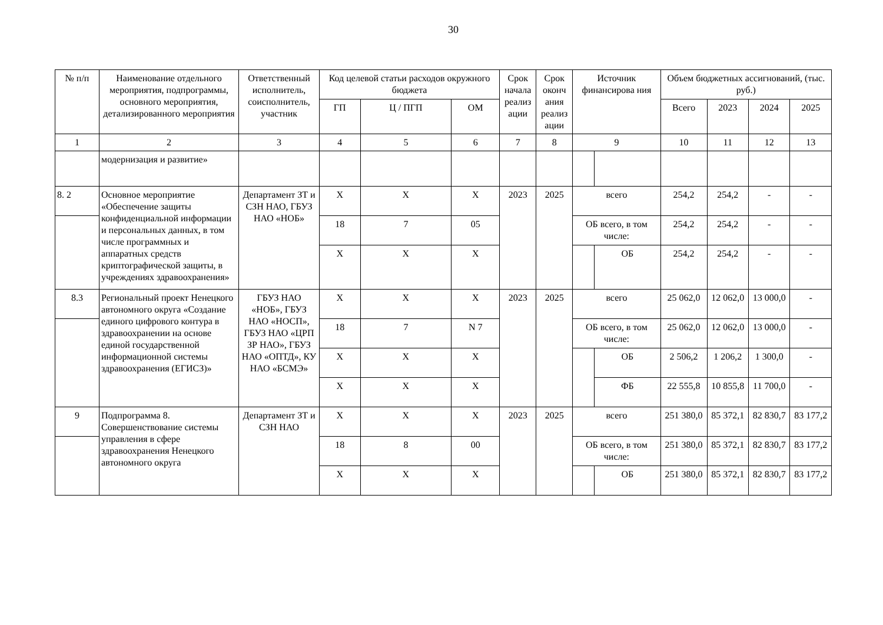30
| № п/п | Наименование отдельного мероприятия, подпрограммы, основного мероприятия, детализированного мероприятия | Ответственный исполнитель, соисполнитель, участник | Код целевой статьи расходов окружного бюджета | | | Срок начала реализ ации | Срок оконч ания реализ ации | Источник финансирова ния | | Объем бюджетных ассигнований, (тыс. руб.) | | | |
| --- | --- | --- | --- | --- | --- | --- | --- | --- | --- | --- | --- | --- | --- |
| | | | ГП | Ц / ПГП | ОМ | | | | | Всего | 2023 | 2024 | 2025 |
| 1 | 2 | 3 | 4 | 5 | 6 | 7 | 8 | 9 | | 10 | 11 | 12 | 13 |
| | модернизация и развитие» | | | | | | | | | | | | |
| 8. 2 | Основное мероприятие «Обеспечение защиты конфиденциальной информации и персональных данных, в том числе программных и аппаратных средств криптографической защиты, в учреждениях здравоохранения» | Департамент ЗТ и СЗН НАО, ГБУЗ НАО «НОБ» | Х | Х | Х | 2023 | 2025 | всего | | 254,2 | 254,2 | - | - |
| | | | 18 | 7 | 05 | | | ОБ всего, в том числе: | | 254,2 | 254,2 | - | - |
| | | | Х | Х | Х | | | | ОБ | 254,2 | 254,2 | - | - |
| 8.3 | Региональный проект Ненецкого автономного округа «Создание единого цифрового контура в здравоохранении на основе единой государственной информационной системы здравоохранения (ЕГИСЗ)» | ГБУЗ НАО «НОБ», ГБУЗ НАО «НОСП», ГБУЗ НАО «ЦРП ЗР НАО», ГБУЗ НАО «ОПТД», КУ НАО «БСМЭ» | Х | Х | Х | 2023 | 2025 | всего | | 25 062,0 | 12 062,0 | 13 000,0 | - |
| | | | 18 | 7 | N 7 | | | ОБ всего, в том числе: | | 25 062,0 | 12 062,0 | 13 000,0 | - |
| | | | Х | Х | Х | | | | ОБ | 2 506,2 | 1 206,2 | 1 300,0 | - |
| | | | Х | Х | Х | | | | ФБ | 22 555,8 | 10 855,8 | 11 700,0 | - |
| 9 | Подпрограмма 8. Совершенствование системы управления в сфере здравоохранения Ненецкого автономного округа | Департамент ЗТ и СЗН НАО | Х | Х | Х | 2023 | 2025 | всего | | 251 380,0 | 85 372,1 | 82 830,7 | 83 177,2 |
| | | | 18 | 8 | 00 | | | ОБ всего, в том числе: | | 251 380,0 | 85 372,1 | 82 830,7 | 83 177,2 |
| | | | Х | Х | Х | | | | ОБ | 251 380,0 | 85 372,1 | 82 830,7 | 83 177,2 |